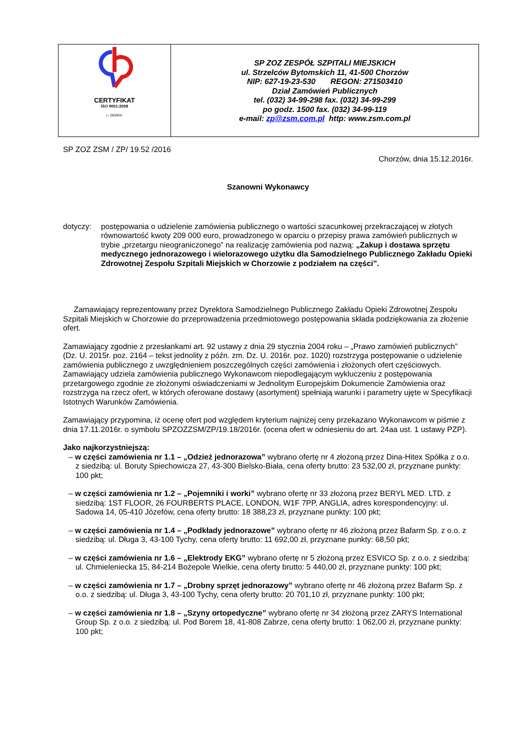CERTYFIKAT
ISO 9001:2008
▷ DEKRA
SP ZOZ ZESPÓŁ SZPITALI MIEJSKICH
ul. Strzelców Bytomskich 11, 41-500 Chorzów
NIP: 627-19-23-530 REGON: 271503410
Dział Zamówień Publicznych
tel. (032) 34-99-298 fax. (032) 34-99-299
po godz. 1500 fax. (032) 34-99-119
e-mail: zp@zsm.com.pl http: www.zsm.com.pl
SP ZOZ ZSM / ZP/ 19.52 /2016
Chorzów, dnia 15.12.2016r.
Szanowni Wykonawcy
dotyczy: postępowania o udzielenie zamówienia publicznego o wartości szacunkowej przekraczającej w złotych równowartość kwoty 209 000 euro, prowadzonego w oparciu o przepisy prawa zamówień publicznych w trybie „przetargu nieograniczonego” na realizację zamówienia pod nazwą: „Zakup i dostawa sprzętu medycznego jednorazowego i wielorazowego użytku dla Samodzielnego Publicznego Zakładu Opieki Zdrowotnej Zespołu Szpitali Miejskich w Chorzowie z podziałem na części”.
Zamawiający reprezentowany przez Dyrektora Samodzielnego Publicznego Zakładu Opieki Zdrowotnej Zespołu Szpitali Miejskich w Chorzowie do przeprowadzenia przedmiotowego postępowania składa podziękowania za złożenie ofert.
Zamawiający zgodnie z przesłankami art. 92 ustawy z dnia 29 stycznia 2004 roku – „Prawo zamówień publicznych” (Dz. U. 2015r. poz. 2164 – tekst jednolity z późn. zm. Dz. U. 2016r. poz. 1020) rozstrzyga postępowanie o udzielenie zamówienia publicznego z uwzględnieniem poszczególnych części zamówienia i złożonych ofert częściowych.
Zamawiający udziela zamówienia publicznego Wykonawcom niepodlegającym wykluczeniu z postępowania przetargowego zgodnie ze złożonymi oświadczeniami w Jednolitym Europejskim Dokumencie Zamówienia oraz rozstrzyga na rzecz ofert, w których oferowane dostawy (asortyment) spełniają warunki i parametry ujęte w Specyfikacji Istotnych Warunków Zamówienia.
Zamawiający przypomina, iż ocenę ofert pod względem kryterium najniżej ceny przekazano Wykonawcom w piśmie z dnia 17.11.2016r. o symbolu SPZOZZSM/ZP/19.18/2016r. (ocena ofert w odniesieniu do art. 24aa ust. 1 ustawy PZP).
Jako najkorzystniejszą:
– w części zamówienia nr 1.1 – „Odzież jednorazowa” wybrano ofertę nr 4 złożoną przez Dina-Hitex Spółka z o.o. z siedzibą: ul. Boruty Spiechowicza 27, 43-300 Bielsko-Biała, cena oferty brutto: 23 532,00 zł, przyznane punkty: 100 pkt;
– w części zamówienia nr 1.2 – „Pojemniki i worki” wybrano ofertę nr 33 złożoną przez BERYL MED. LTD. z siedzibą: 1ST FLOOR, 26 FOURBERTS PLACE, LONDON, W1F 7PP, ANGLIA, adres korespondencyjny: ul. Sadowa 14, 05-410 Józefów, cena oferty brutto: 18 388,23 zł, przyznane punkty: 100 pkt;
– w części zamówienia nr 1.4 – „Podkłady jednorazowe” wybrano ofertę nr 46 złożoną przez Bafarm Sp. z o.o. z siedzibą: ul. Długa 3, 43-100 Tychy, cena oferty brutto: 11 692,00 zł, przyznane punkty: 68,50 pkt;
– w części zamówienia nr 1.6 – „Elektrody EKG” wybrano ofertę nr 5 złożoną przez ESVICO Sp. z o.o. z siedzibą: ul. Chmieleniecka 15, 84-214 Bożepole Wielkie, cena oferty brutto: 5 440,00 zł, przyznane punkty: 100 pkt;
– w części zamówienia nr 1.7 – „Drobny sprzęt jednorazowy” wybrano ofertę nr 46 złożoną przez Bafarm Sp. z o.o. z siedzibą: ul. Długa 3, 43-100 Tychy, cena oferty brutto: 20 701,10 zł, przyznane punkty: 100 pkt;
– w części zamówienia nr 1.8 – „Szyny ortopedyczne” wybrano ofertę nr 34 złożoną przez ZARYS International Group Sp. z o.o. z siedzibą: ul. Pod Borem 18, 41-808 Zabrze, cena oferty brutto: 1 062,00 zł, przyznane punkty: 100 pkt;